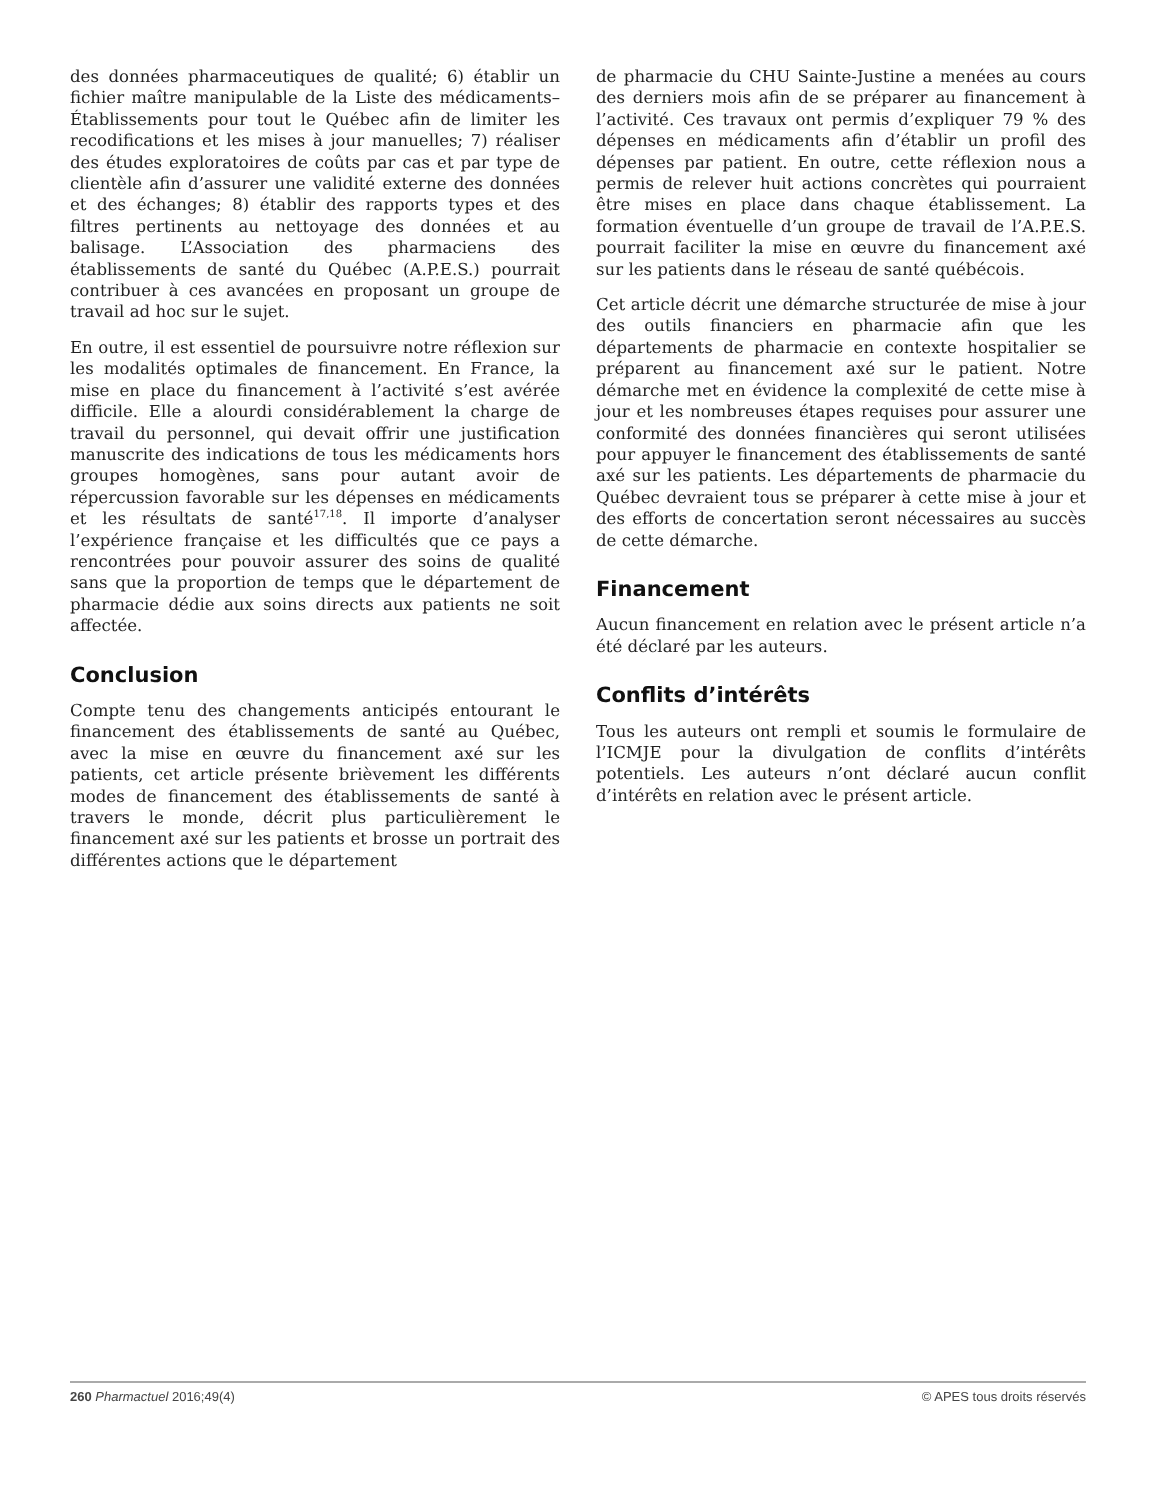des données pharmaceutiques de qualité; 6) établir un fichier maître manipulable de la Liste des médicaments–Établissements pour tout le Québec afin de limiter les recodifications et les mises à jour manuelles; 7) réaliser des études exploratoires de coûts par cas et par type de clientèle afin d’assurer une validité externe des données et des échanges; 8) établir des rapports types et des filtres pertinents au nettoyage des données et au balisage. L’Association des pharmaciens des établissements de santé du Québec (A.P.E.S.) pourrait contribuer à ces avancées en proposant un groupe de travail ad hoc sur le sujet.
En outre, il est essentiel de poursuivre notre réflexion sur les modalités optimales de financement. En France, la mise en place du financement à l’activité s’est avérée difficile. Elle a alourdi considérablement la charge de travail du personnel, qui devait offrir une justification manuscrite des indications de tous les médicaments hors groupes homogènes, sans pour autant avoir de répercussion favorable sur les dépenses en médicaments et les résultats de santé<sup>17,18</sup>. Il importe d’analyser l’expérience française et les difficultés que ce pays a rencontrées pour pouvoir assurer des soins de qualité sans que la proportion de temps que le département de pharmacie dédie aux soins directs aux patients ne soit affectée.
Conclusion
Compte tenu des changements anticipés entourant le financement des établissements de santé au Québec, avec la mise en œuvre du financement axé sur les patients, cet article présente brièvement les différents modes de financement des établissements de santé à travers le monde, décrit plus particulièrement le financement axé sur les patients et brosse un portrait des différentes actions que le département
de pharmacie du CHU Sainte-Justine a menées au cours des derniers mois afin de se préparer au financement à l’activité. Ces travaux ont permis d’expliquer 79 % des dépenses en médicaments afin d’établir un profil des dépenses par patient. En outre, cette réflexion nous a permis de relever huit actions concrètes qui pourraient être mises en place dans chaque établissement. La formation éventuelle d’un groupe de travail de l’A.P.E.S. pourrait faciliter la mise en œuvre du financement axé sur les patients dans le réseau de santé québécois.
Cet article décrit une démarche structurée de mise à jour des outils financiers en pharmacie afin que les départements de pharmacie en contexte hospitalier se préparent au financement axé sur le patient. Notre démarche met en évidence la complexité de cette mise à jour et les nombreuses étapes requises pour assurer une conformité des données financières qui seront utilisées pour appuyer le financement des établissements de santé axé sur les patients. Les départements de pharmacie du Québec devraient tous se préparer à cette mise à jour et des efforts de concertation seront nécessaires au succès de cette démarche.
Financement
Aucun financement en relation avec le présent article n’a été déclaré par les auteurs.
Conflits d’intérêts
Tous les auteurs ont rempli et soumis le formulaire de l’ICMJE pour la divulgation de conflits d’intérêts potentiels. Les auteurs n’ont déclaré aucun conflit d’intérêts en relation avec le présent article.
260 Pharmactuel 2016;49(4) © APES tous droits réservés